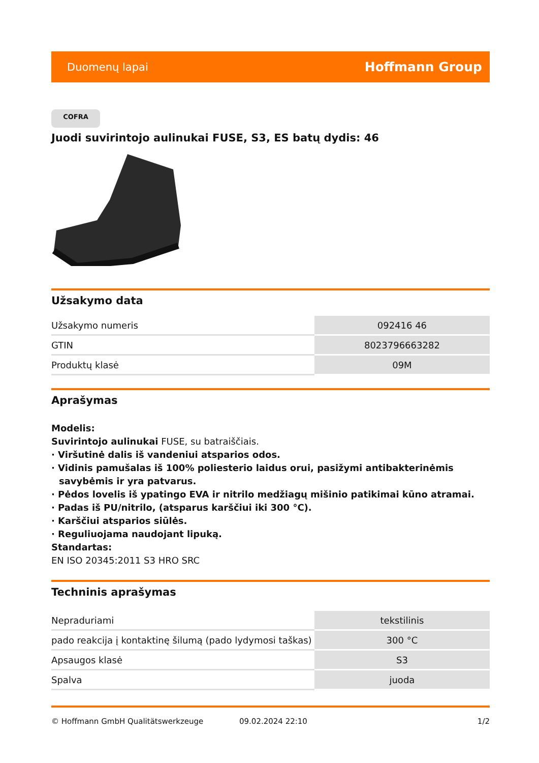Duomenų lapai Hoffmann Group
COFRA
Juodi suvirintojo aulinukai FUSE, S3, ES batų dydis: 46
Užsakymo data
| Užsakymo numeris | 092416 46 |
| GTIN | 8023796663282 |
| Produktų klasė | 09M |
Aprašymas
Modelis:
Suvirintojo aulinukai FUSE, su batraiščiais.
· Viršutinė dalis iš vandeniui atsparios odos.
· Vidinis pamušalas iš 100% poliesterio laidus orui, pasižymi antibakterinėmis savybėmis ir yra patvarus.
· Pėdos lovelis iš ypatingo EVA ir nitrilo medžiagų mišinio patikimai kūno atramai.
· Padas iš PU/nitrilo, (atsparus karščiui iki 300 °C).
· Karščiui atsparios siūlės.
· Reguliuojama naudojant lipuką.
Standartas:
EN ISO 20345:2011 S3 HRO SRC
Techninis aprašymas
| Nepraduriami | tekstilinis |
| pado reakcija į kontaktinę šilumą (pado lydymosi taškas) | 300 °C |
| Apsaugos klasė | S3 |
| Spalva | juoda |
© Hoffmann GmbH Qualitätswerkzeuge 09.02.2024 22:10 1/2